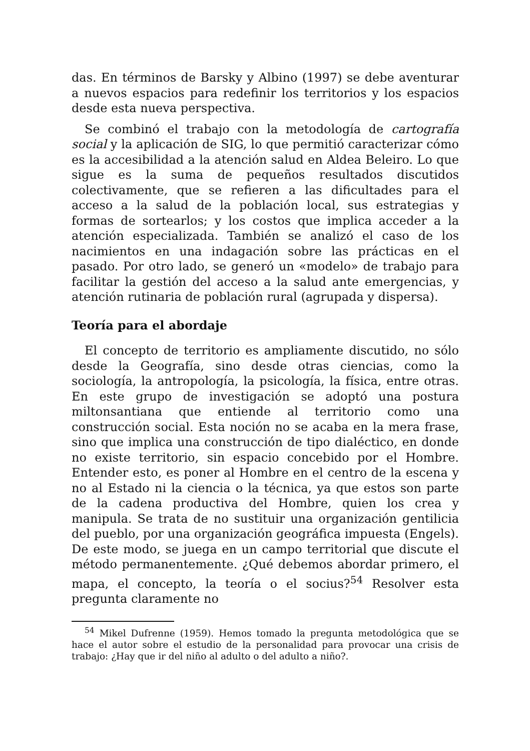das. En términos de Barsky y Albino (1997) se debe aventurar a nuevos espacios para redefinir los territorios y los espacios desde esta nueva perspectiva.
Se combinó el trabajo con la metodología de cartografía social y la aplicación de SIG, lo que permitió caracterizar cómo es la accesibilidad a la atención salud en Aldea Beleiro. Lo que sigue es la suma de pequeños resultados discutidos colectivamente, que se refieren a las dificultades para el acceso a la salud de la población local, sus estrategias y formas de sortearlos; y los costos que implica acceder a la atención especializada. También se analizó el caso de los nacimientos en una indagación sobre las prácticas en el pasado. Por otro lado, se generó un «modelo» de trabajo para facilitar la gestión del acceso a la salud ante emergencias, y atención rutinaria de población rural (agrupada y dispersa).
Teoría para el abordaje
El concepto de territorio es ampliamente discutido, no sólo desde la Geografía, sino desde otras ciencias, como la sociología, la antropología, la psicología, la física, entre otras. En este grupo de investigación se adoptó una postura miltonsantiana que entiende al territorio como una construcción social. Esta noción no se acaba en la mera frase, sino que implica una construcción de tipo dialéctico, en donde no existe territorio, sin espacio concebido por el Hombre. Entender esto, es poner al Hombre en el centro de la escena y no al Estado ni la ciencia o la técnica, ya que estos son parte de la cadena productiva del Hombre, quien los crea y manipula. Se trata de no sustituir una organización gentilicia del pueblo, por una organización geográfica impuesta (Engels). De este modo, se juega en un campo territorial que discute el método permanentemente. ¿Qué debemos abordar primero, el mapa, el concepto, la teoría o el socius?<sup>54</sup> Resolver esta pregunta claramente no
<sup>54</sup> Mikel Dufrenne (1959). Hemos tomado la pregunta metodológica que se hace el autor sobre el estudio de la personalidad para provocar una crisis de trabajo: ¿Hay que ir del niño al adulto o del adulto a niño?.